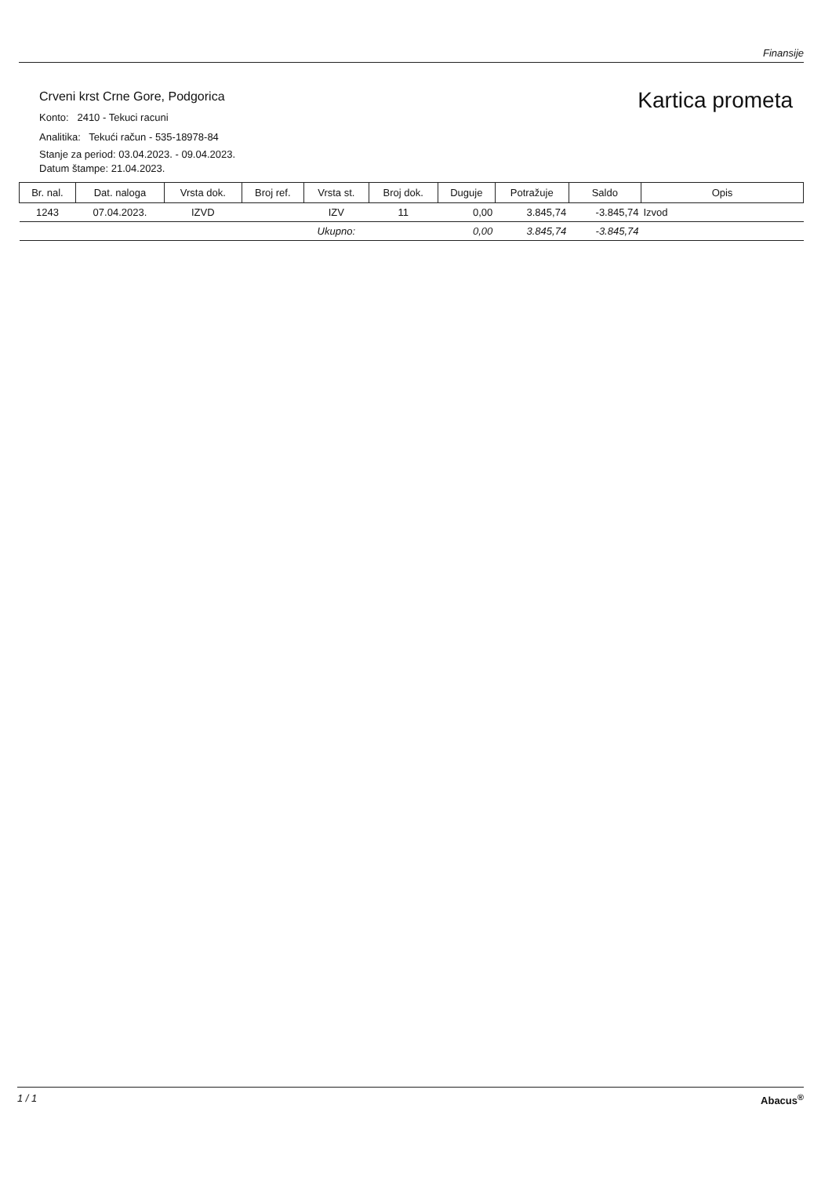Finansije
Crveni krst Crne Gore, Podgorica
Konto: 2410 - Tekuci racuni
Analitika: Tekući račun - 535-18978-84
Stanje za period: 03.04.2023. - 09.04.2023.
Datum štampe: 21.04.2023.
Kartica prometa
| Br. nal. | Dat. naloga | Vrsta dok. | Broj ref. | Vrsta st. | Broj dok. | Duguje | Potražuje | Saldo | Opis |
| --- | --- | --- | --- | --- | --- | --- | --- | --- | --- |
| 1243 | 07.04.2023. | IZVD | | IZV | 11 | 0,00 | 3.845,74 | -3.845,74 | Izvod |
| | | | | Ukupno: | | 0,00 | 3.845,74 | -3.845,74 | |
1 / 1 Abacus<sup>®</sup>